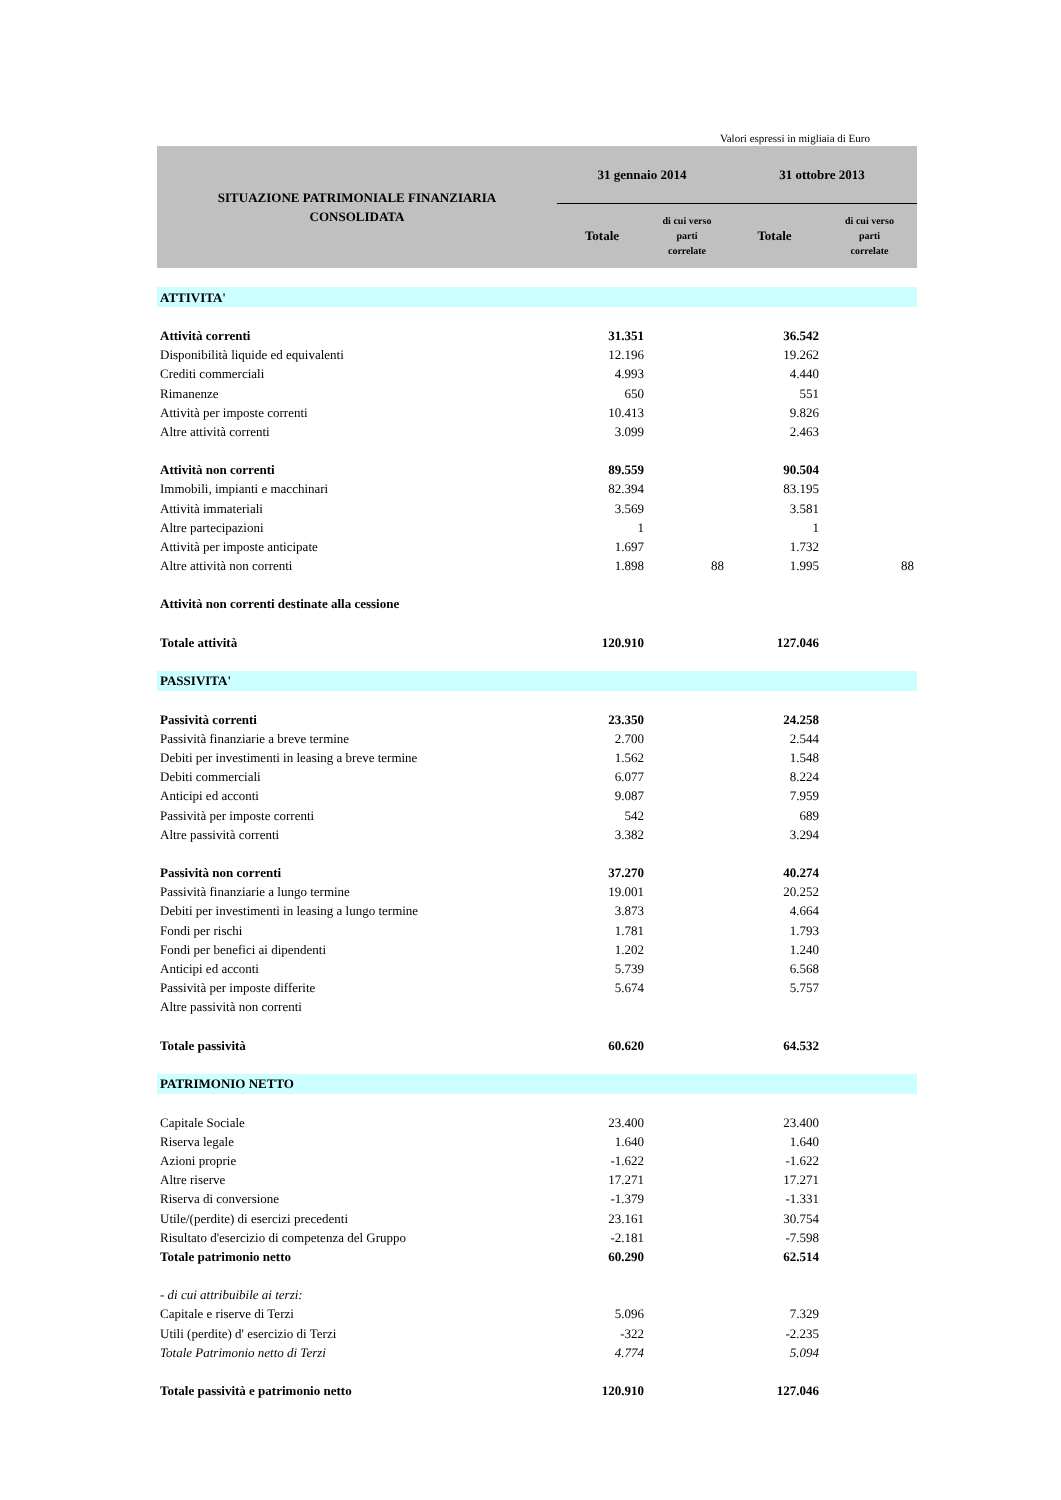Valori espressi in migliaia di Euro
| SITUAZIONE PATRIMONIALE FINANZIARIA CONSOLIDATA | 31 gennaio 2014 | | 31 ottobre 2013 | |
| --- | --- | --- | --- | --- |
| | Totale | di cui verso parti correlate | Totale | di cui verso parti correlate |
| ATTIVITA' | | | | |
| Attività correnti | 31.351 | | 36.542 | |
| Disponibilità liquide ed equivalenti | 12.196 | | 19.262 | |
| Crediti commerciali | 4.993 | | 4.440 | |
| Rimanenze | 650 | | 551 | |
| Attività per imposte correnti | 10.413 | | 9.826 | |
| Altre attività correnti | 3.099 | | 2.463 | |
| Attività non correnti | 89.559 | | 90.504 | |
| Immobili, impianti e macchinari | 82.394 | | 83.195 | |
| Attività immateriali | 3.569 | | 3.581 | |
| Altre partecipazioni | 1 | | 1 | |
| Attività per imposte anticipate | 1.697 | | 1.732 | |
| Altre attività non correnti | 1.898 | 88 | 1.995 | 88 |
| Attività non correnti destinate alla cessione | | | | |
| Totale attività | 120.910 | | 127.046 | |
| PASSIVITA' | | | | |
| Passività correnti | 23.350 | | 24.258 | |
| Passività finanziarie a breve termine | 2.700 | | 2.544 | |
| Debiti per investimenti in leasing a breve termine | 1.562 | | 1.548 | |
| Debiti commerciali | 6.077 | | 8.224 | |
| Anticipi ed acconti | 9.087 | | 7.959 | |
| Passività per imposte correnti | 542 | | 689 | |
| Altre passività correnti | 3.382 | | 3.294 | |
| Passività non correnti | 37.270 | | 40.274 | |
| Passività finanziarie a lungo termine | 19.001 | | 20.252 | |
| Debiti per investimenti in leasing a lungo termine | 3.873 | | 4.664 | |
| Fondi per rischi | 1.781 | | 1.793 | |
| Fondi per benefici ai dipendenti | 1.202 | | 1.240 | |
| Anticipi ed acconti | 5.739 | | 6.568 | |
| Passività per imposte differite | 5.674 | | 5.757 | |
| Altre passività non correnti | | | | |
| Totale passività | 60.620 | | 64.532 | |
| PATRIMONIO NETTO | | | | |
| Capitale Sociale | 23.400 | | 23.400 | |
| Riserva legale | 1.640 | | 1.640 | |
| Azioni proprie | -1.622 | | -1.622 | |
| Altre riserve | 17.271 | | 17.271 | |
| Riserva di conversione | -1.379 | | -1.331 | |
| Utile/(perdite) di esercizi precedenti | 23.161 | | 30.754 | |
| Risultato d'esercizio di competenza del Gruppo | -2.181 | | -7.598 | |
| Totale patrimonio netto | 60.290 | | 62.514 | |
| - di cui attribuibile ai terzi: | | | | |
| Capitale e riserve di Terzi | 5.096 | | 7.329 | |
| Utili (perdite) d' esercizio di Terzi | -322 | | -2.235 | |
| Totale Patrimonio netto di Terzi | 4.774 | | 5.094 | |
| Totale passività e patrimonio netto | 120.910 | | 127.046 | |